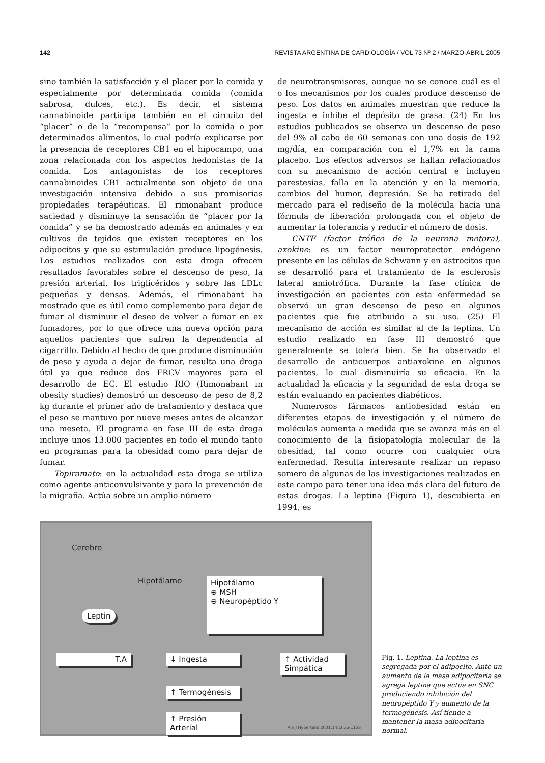142 REVISTA ARGENTINA DE CARDIOLOGÍA / VOL 73 Nº 2 / MARZO-ABRIL 2005
sino también la satisfacción y el placer por la comida y especialmente por determinada comida (comida sabrosa, dulces, etc.). Es decir, el sistema cannabinoide participa también en el circuito del “placer” o de la “recompensa” por la comida o por determinados alimentos, lo cual podría explicarse por la presencia de receptores CB1 en el hipocampo, una zona relacionada con los aspectos hedonistas de la comida. Los antagonistas de los receptores cannabinoides CB1 actualmente son objeto de una investigación intensiva debido a sus promisorias propiedades terapéuticas. El rimonabant produce saciedad y disminuye la sensación de “placer por la comida” y se ha demostrado además en animales y en cultivos de tejidos que existen receptores en los adipocitos y que su estimulación produce lipogénesis. Los estudios realizados con esta droga ofrecen resultados favorables sobre el descenso de peso, la presión arterial, los triglicéridos y sobre las LDLc pequeñas y densas. Además, el rimonabant ha mostrado que es útil como complemento para dejar de fumar al disminuir el deseo de volver a fumar en ex fumadores, por lo que ofrece una nueva opción para aquellos pacientes que sufren la dependencia al cigarrillo. Debido al hecho de que produce disminución de peso y ayuda a dejar de fumar, resulta una droga útil ya que reduce dos FRCV mayores para el desarrollo de EC. El estudio RIO (Rimonabant in obesity studies) demostró un descenso de peso de 8,2 kg durante el primer año de tratamiento y destaca que el peso se mantuvo por nueve meses antes de alcanzar una meseta. El programa en fase III de esta droga incluye unos 13.000 pacientes en todo el mundo tanto en programas para la obesidad como para dejar de fumar.
Topiramato: en la actualidad esta droga se utiliza como agente anticonvulsivante y para la prevención de la migraña. Actúa sobre un amplio número
de neurotransmisores, aunque no se conoce cuál es el o los mecanismos por los cuales produce descenso de peso. Los datos en animales muestran que reduce la ingesta e inhibe el depósito de grasa. (24) En los estudios publicados se observa un descenso de peso del 9% al cabo de 60 semanas con una dosis de 192 mg/día, en comparación con el 1,7% en la rama placebo. Los efectos adversos se hallan relacionados con su mecanismo de acción central e incluyen parestesias, falla en la atención y en la memoria, cambios del humor, depresión. Se ha retirado del mercado para el rediseño de la molécula hacia una fórmula de liberación prolongada con el objeto de aumentar la tolerancia y reducir el número de dosis.
CNTF (factor trófico de la neurona motora), axokine: es un factor neuroprotector endógeno presente en las células de Schwann y en astrocitos que se desarrolló para el tratamiento de la esclerosis lateral amiotrófica. Durante la fase clínica de investigación en pacientes con esta enfermedad se observó un gran descenso de peso en algunos pacientes que fue atribuido a su uso. (25) El mecanismo de acción es similar al de la leptina. Un estudio realizado en fase III demostró que generalmente se tolera bien. Se ha observado el desarrollo de anticuerpos antiaxokine en algunos pacientes, lo cual disminuiría su eficacia. En la actualidad la eficacia y la seguridad de esta droga se están evaluando en pacientes diabéticos.
Numerosos fármacos antiobesidad están en diferentes etapas de investigación y el número de moléculas aumenta a medida que se avanza más en el conocimiento de la fisiopatología molecular de la obesidad, tal como ocurre con cualquier otra enfermedad. Resulta interesante realizar un repaso somero de algunas de las investigaciones realizadas en este campo para tener una idea más clara del futuro de estas drogas. La leptina (Figura 1), descubierta en 1994, es
Cerebro
Hipotálamo
Leptin
Hipotálamo
⊕ MSH
⊖ Neuropéptido Y
T.A ↓ Ingesta
↑ Actividad Simpática
↑ Termogénesis
↑ Presión Arterial
Am J Hypertens 2001;14:103S-115S
Fig. 1. Leptina. La leptina es segregada por el adipocito. Ante un aumento de la masa adipocitaria se agrega leptina que actúa en SNC produciendo inhibición del neuropéptido Y y aumento de la termogénesis. Así tiende a mantener la masa adipocitaria normal.